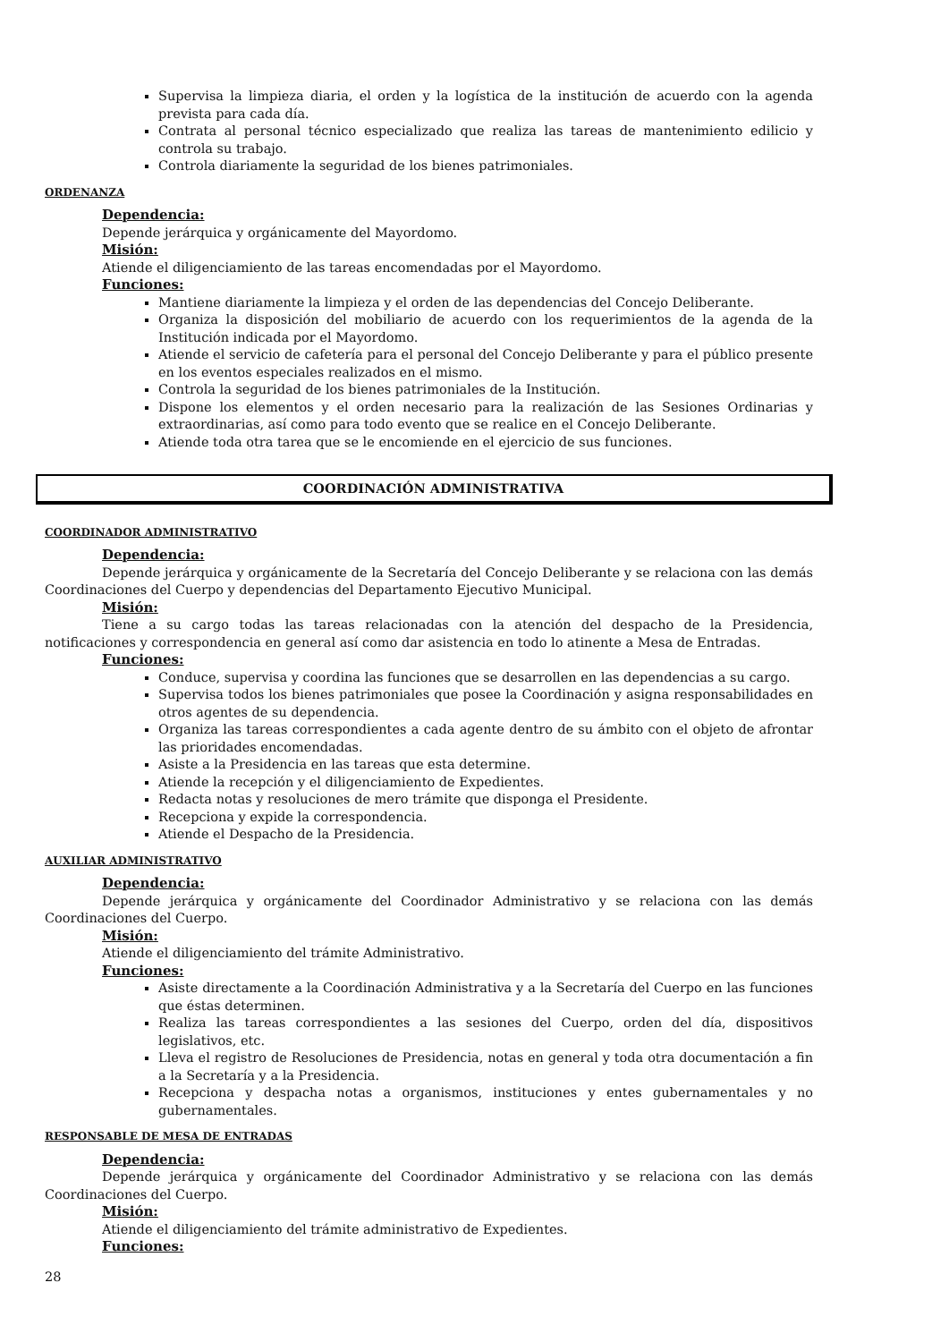Supervisa la limpieza diaria, el orden y la logística de la institución de acuerdo con la agenda prevista para cada día.
Contrata al personal técnico especializado que realiza las tareas de mantenimiento edilicio y controla su trabajo.
Controla diariamente la seguridad de los bienes patrimoniales.
ORDENANZA
Dependencia:
Depende jerárquica y orgánicamente del Mayordomo.
Misión:
Atiende el diligenciamiento de las tareas encomendadas por el Mayordomo.
Funciones:
Mantiene diariamente la limpieza y el orden de las dependencias del Concejo Deliberante.
Organiza la disposición del mobiliario de acuerdo con los requerimientos de la agenda de la Institución indicada por el Mayordomo.
Atiende el servicio de cafetería para el personal del Concejo Deliberante y para el público presente en los eventos especiales realizados en el mismo.
Controla la seguridad de los bienes patrimoniales de la Institución.
Dispone los elementos y el orden necesario para la realización de las Sesiones Ordinarias y extraordinarias, así como para todo evento que se realice en el Concejo Deliberante.
Atiende toda otra tarea que se le encomiende en el ejercicio de sus funciones.
COORDINACIÓN ADMINISTRATIVA
COORDINADOR ADMINISTRATIVO
Dependencia:
Depende jerárquica y orgánicamente de la Secretaría del Concejo Deliberante y se relaciona con las demás Coordinaciones del Cuerpo y dependencias del Departamento Ejecutivo Municipal.
Misión:
Tiene a su cargo todas las tareas relacionadas con la atención del despacho de la Presidencia, notificaciones y correspondencia en general así como dar asistencia en todo lo atinente a Mesa de Entradas.
Funciones:
Conduce, supervisa y coordina las funciones que se desarrollen en las dependencias a su cargo.
Supervisa todos los bienes patrimoniales que posee la Coordinación y asigna responsabilidades en otros agentes de su dependencia.
Organiza las tareas correspondientes a cada agente dentro de su ámbito con el objeto de afrontar las prioridades encomendadas.
Asiste a la Presidencia en las tareas que esta determine.
Atiende la recepción y el diligenciamiento de Expedientes.
Redacta notas y resoluciones de mero trámite que disponga el Presidente.
Recepciona y expide la correspondencia.
Atiende el Despacho de la Presidencia.
AUXILIAR ADMINISTRATIVO
Dependencia:
Depende jerárquica y orgánicamente del Coordinador Administrativo y se relaciona con las demás Coordinaciones del Cuerpo.
Misión:
Atiende el diligenciamiento del trámite Administrativo.
Funciones:
Asiste directamente a la Coordinación Administrativa y a la Secretaría del Cuerpo en las funciones que éstas determinen.
Realiza las tareas correspondientes a las sesiones del Cuerpo, orden del día, dispositivos legislativos, etc.
Lleva el registro de Resoluciones de Presidencia, notas en general y toda otra documentación a fin a la Secretaría y a la Presidencia.
Recepciona y despacha notas a organismos, instituciones y entes gubernamentales y no gubernamentales.
RESPONSABLE DE MESA DE ENTRADAS
Dependencia:
Depende jerárquica y orgánicamente del Coordinador Administrativo y se relaciona con las demás Coordinaciones del Cuerpo.
Misión:
Atiende el diligenciamiento del trámite administrativo de Expedientes.
Funciones:
28